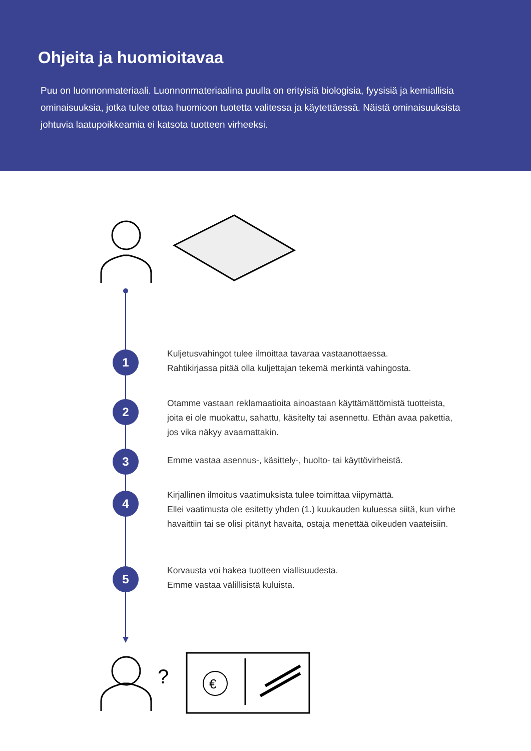Ohjeita ja huomioitavaa
Puu on luonnonmateriaali. Luonnonmateriaalina puulla on erityisiä biologisia, fyysisiä ja kemiallisia ominaisuuksia, jotka tulee ottaa huomioon tuotetta valitessa ja käytettäessä. Näistä ominaisuuksista johtuvia laatupoikkeamia ei katsota tuotteen virheeksi.
1
Kuljetusvahingot tulee ilmoittaa tavaraa vastaanottaessa.
Rahtikirjassa pitää olla kuljettajan tekemä merkintä vahingosta.
2
Otamme vastaan reklamaatioita ainoastaan käyttämättömistä tuotteista, joita ei ole muokattu, sahattu, käsitelty tai asennettu. Ethän avaa pakettia, jos vika näkyy avaamattakin.
3
Emme vastaa asennus-, käsittely-, huolto- tai käyttövirheistä.
4
Kirjallinen ilmoitus vaatimuksista tulee toimittaa viipymättä.
Ellei vaatimusta ole esitetty yhden (1.) kuukauden kuluessa siitä, kun virhe havaittiin tai se olisi pitänyt havaita, ostaja menettää oikeuden vaateisiin.
5
Korvausta voi hakea tuotteen viallisuudesta.
Emme vastaa välillisistä kuluista.
?
€